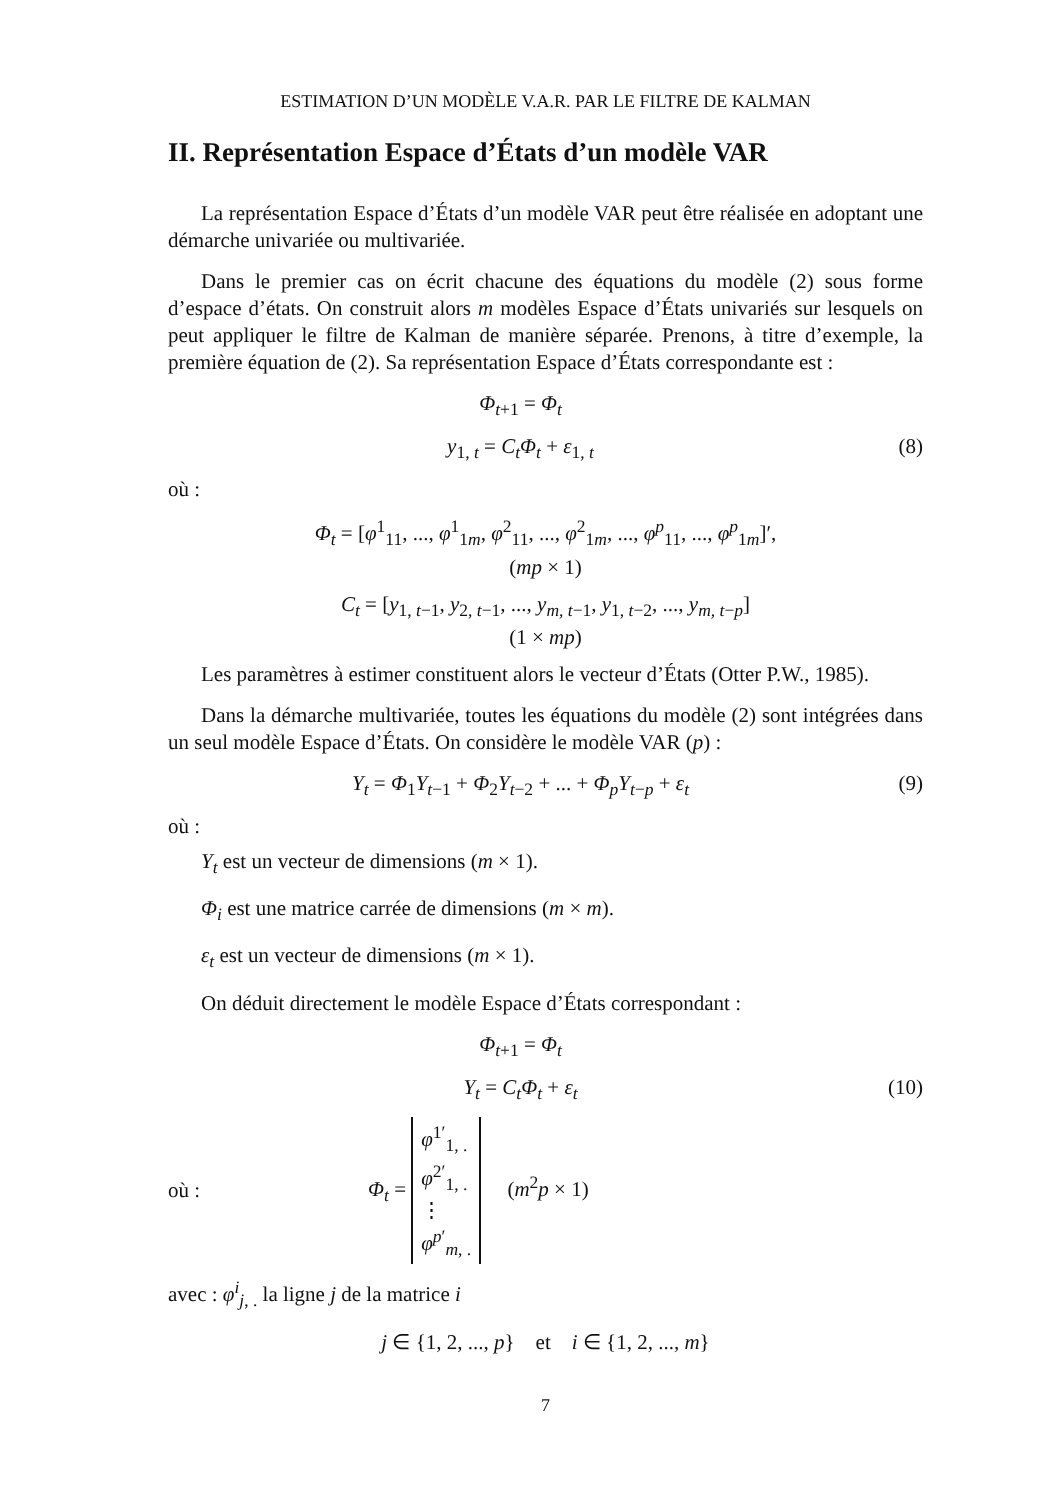ESTIMATION D’UN MODÈLE V.A.R. PAR LE FILTRE DE KALMAN
II. Représentation Espace d’États d’un modèle VAR
La représentation Espace d’États d’un modèle VAR peut être réalisée en adoptant une démarche univariée ou multivariée.
Dans le premier cas on écrit chacune des équations du modèle (2) sous forme d’espace d’états. On construit alors m modèles Espace d’États univariés sur lesquels on peut appliquer le filtre de Kalman de manière séparée. Prenons, à titre d’exemple, la première équation de (2). Sa représentation Espace d’États correspondante est :
Φ<sub>t+1</sub> = Φ<sub>t</sub>
y<sub>1, t</sub> = C<sub>t</sub>Φ<sub>t</sub> + ε<sub>1, t</sub> (8)
où :
Φ<sub>t</sub> = [φ<sup>1</sup><sub>11</sub>, ..., φ<sup>1</sup><sub>1m</sub>, φ<sup>2</sup><sub>11</sub>, ..., φ<sup>2</sup><sub>1m</sub>, ..., φ<sup>p</sup><sub>11</sub>, ..., φ<sup>p</sup><sub>1m</sub>]′,
(mp × 1)
C<sub>t</sub> = [y<sub>1, t−1</sub>, y<sub>2, t−1</sub>, ..., y<sub>m, t−1</sub>, y<sub>1, t−2</sub>, ..., y<sub>m, t−p</sub>]
(1 × mp)
Les paramètres à estimer constituent alors le vecteur d’États (Otter P.W., 1985).
Dans la démarche multivariée, toutes les équations du modèle (2) sont intégrées dans un seul modèle Espace d’États. On considère le modèle VAR (p) :
Y<sub>t</sub> = Φ<sub>1</sub>Y<sub>t−1</sub> + Φ<sub>2</sub>Y<sub>t−2</sub> + ... + Φ<sub>p</sub>Y<sub>t−p</sub> + ε<sub>t</sub>
(9)
où :
Y<sub>t</sub> est un vecteur de dimensions (m × 1).
Φ<sub>i</sub> est une matrice carrée de dimensions (m × m).
ε<sub>t</sub> est un vecteur de dimensions (m × 1).
On déduit directement le modèle Espace d’États correspondant :
Φ<sub>t+1</sub> = Φ<sub>t</sub>
Y<sub>t</sub> = C<sub>t</sub>Φ<sub>t</sub> + ε<sub>t</sub> (10)
où : Φ<sub>t</sub> = φ<sup>1′</sup><sub>1, .</sub>
φ<sup>2′</sup><sub>1, .</sub>
⋮
φ<sup>p′</sup><sub>m, .</sub> (m<sup>2</sup>p × 1)
avec : φ<sup>i</sup><sub>j, .</sub> la ligne j de la matrice i
j ∈ {1, 2, ..., p} et i ∈ {1, 2, ..., m}
7